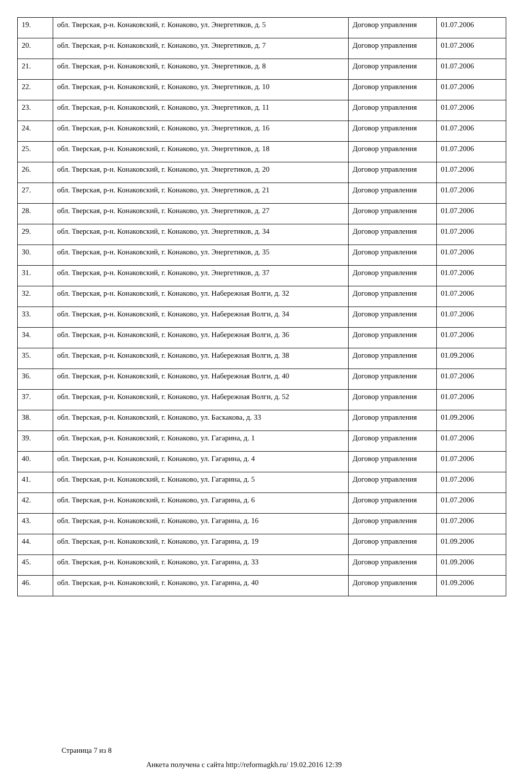| 19. | обл. Тверская, р-н. Конаковский, г. Конаково, ул. Энергетиков, д. 5 | Договор управления | 01.07.2006 |
| 20. | обл. Тверская, р-н. Конаковский, г. Конаково, ул. Энергетиков, д. 7 | Договор управления | 01.07.2006 |
| 21. | обл. Тверская, р-н. Конаковский, г. Конаково, ул. Энергетиков, д. 8 | Договор управления | 01.07.2006 |
| 22. | обл. Тверская, р-н. Конаковский, г. Конаково, ул. Энергетиков, д. 10 | Договор управления | 01.07.2006 |
| 23. | обл. Тверская, р-н. Конаковский, г. Конаково, ул. Энергетиков, д. 11 | Договор управления | 01.07.2006 |
| 24. | обл. Тверская, р-н. Конаковский, г. Конаково, ул. Энергетиков, д. 16 | Договор управления | 01.07.2006 |
| 25. | обл. Тверская, р-н. Конаковский, г. Конаково, ул. Энергетиков, д. 18 | Договор управления | 01.07.2006 |
| 26. | обл. Тверская, р-н. Конаковский, г. Конаково, ул. Энергетиков, д. 20 | Договор управления | 01.07.2006 |
| 27. | обл. Тверская, р-н. Конаковский, г. Конаково, ул. Энергетиков, д. 21 | Договор управления | 01.07.2006 |
| 28. | обл. Тверская, р-н. Конаковский, г. Конаково, ул. Энергетиков, д. 27 | Договор управления | 01.07.2006 |
| 29. | обл. Тверская, р-н. Конаковский, г. Конаково, ул. Энергетиков, д. 34 | Договор управления | 01.07.2006 |
| 30. | обл. Тверская, р-н. Конаковский, г. Конаково, ул. Энергетиков, д. 35 | Договор управления | 01.07.2006 |
| 31. | обл. Тверская, р-н. Конаковский, г. Конаково, ул. Энергетиков, д. 37 | Договор управления | 01.07.2006 |
| 32. | обл. Тверская, р-н. Конаковский, г. Конаково, ул. Набережная Волги, д. 32 | Договор управления | 01.07.2006 |
| 33. | обл. Тверская, р-н. Конаковский, г. Конаково, ул. Набережная Волги, д. 34 | Договор управления | 01.07.2006 |
| 34. | обл. Тверская, р-н. Конаковский, г. Конаково, ул. Набережная Волги, д. 36 | Договор управления | 01.07.2006 |
| 35. | обл. Тверская, р-н. Конаковский, г. Конаково, ул. Набережная Волги, д. 38 | Договор управления | 01.09.2006 |
| 36. | обл. Тверская, р-н. Конаковский, г. Конаково, ул. Набережная Волги, д. 40 | Договор управления | 01.07.2006 |
| 37. | обл. Тверская, р-н. Конаковский, г. Конаково, ул. Набережная Волги, д. 52 | Договор управления | 01.07.2006 |
| 38. | обл. Тверская, р-н. Конаковский, г. Конаково, ул. Баскакова, д. 33 | Договор управления | 01.09.2006 |
| 39. | обл. Тверская, р-н. Конаковский, г. Конаково, ул. Гагарина, д. 1 | Договор управления | 01.07.2006 |
| 40. | обл. Тверская, р-н. Конаковский, г. Конаково, ул. Гагарина, д. 4 | Договор управления | 01.07.2006 |
| 41. | обл. Тверская, р-н. Конаковский, г. Конаково, ул. Гагарина, д. 5 | Договор управления | 01.07.2006 |
| 42. | обл. Тверская, р-н. Конаковский, г. Конаково, ул. Гагарина, д. 6 | Договор управления | 01.07.2006 |
| 43. | обл. Тверская, р-н. Конаковский, г. Конаково, ул. Гагарина, д. 16 | Договор управления | 01.07.2006 |
| 44. | обл. Тверская, р-н. Конаковский, г. Конаково, ул. Гагарина, д. 19 | Договор управления | 01.09.2006 |
| 45. | обл. Тверская, р-н. Конаковский, г. Конаково, ул. Гагарина, д. 33 | Договор управления | 01.09.2006 |
| 46. | обл. Тверская, р-н. Конаковский, г. Конаково, ул. Гагарина, д. 40 | Договор управления | 01.09.2006 |
Страница 7 из 8
Анкета получена с сайта http://reformagkh.ru/ 19.02.2016 12:39